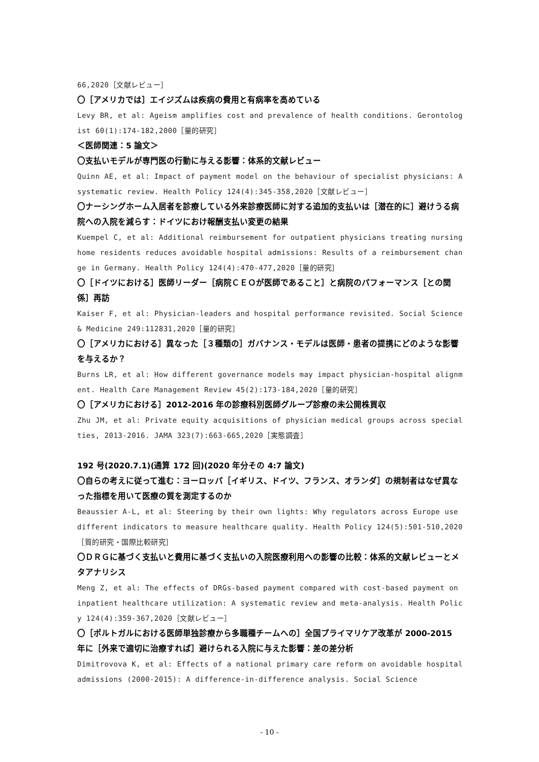66,2020［文献レビュー］
〇［アメリカでは］エイジズムは疾病の費用と有病率を高めている
Levy BR, et al: Ageism amplifies cost and prevalence of health conditions. Gerontologist 60(1):174-182,2000［量的研究］
＜医師関連：5 論文＞
〇支払いモデルが専門医の行動に与える影響：体系的文献レビュー
Quinn AE, et al: Impact of payment model on the behaviour of specialist physicians: A systematic review. Health Policy 124(4):345-358,2020［文献レビュー］
〇ナーシングホーム入居者を診療している外来診療医師に対する追加的支払いは［潜在的に］避けうる病院への入院を減らす：ドイツにおけ報酬支払い変更の結果
Kuempel C, et al: Additional reimbursement for outpatient physicians treating nursing home residents reduces avoidable hospital admissions: Results of a reimbursement change in Germany. Health Policy 124(4):470-477,2020［量的研究］
〇［ドイツにおける］医師リーダー［病院ＣＥＯが医師であること］と病院のパフォーマンス［との関係］再訪
Kaiser F, et al: Physician-leaders and hospital performance revisited. Social Science & Medicine 249:112831,2020［量的研究］
〇［アメリカにおける］異なった［３種類の］ガバナンス・モデルは医師・患者の提携にどのような影響を与えるか？
Burns LR, et al: How different governance models may impact physician-hospital alignment. Health Care Management Review 45(2):173-184,2020［量的研究］
〇［アメリカにおける］2012-2016 年の診療科別医師グループ診療の未公開株買収
Zhu JM, et al: Private equity acquisitions of physician medical groups across specialties, 2013-2016. JAMA 323(7):663-665,2020［実態調査］
192 号(2020.7.1)(通算 172 回)(2020 年分その 4:7 論文)
〇自らの考えに従って進む：ヨーロッパ［イギリス、ドイツ、フランス、オランダ］の規制者はなぜ異なった指標を用いて医療の質を測定するのか
Beaussier A-L, et al: Steering by their own lights: Why regulators across Europe use different indicators to measure healthcare quality. Health Policy 124(5):501-510,2020［質的研究・国際比較研究］
〇ＤＲＧに基づく支払いと費用に基づく支払いの入院医療利用への影響の比較：体系的文献レビューとメタアナリシス
Meng Z, et al: The effects of DRGs-based payment compared with cost-based payment on inpatient healthcare utilization: A systematic review and meta-analysis. Health Policy 124(4):359-367,2020［文献レビュー］
〇［ポルトガルにおける医師単独診療から多職種チームへの］全国プライマリケア改革が 2000-2015 年に［外来で適切に治療すれば］避けられる入院に与えた影響：差の差分析
Dimitrovova K, et al: Effects of a national primary care reform on avoidable hospital admissions (2000-2015): A difference-in-difference analysis. Social Science
- 10 -